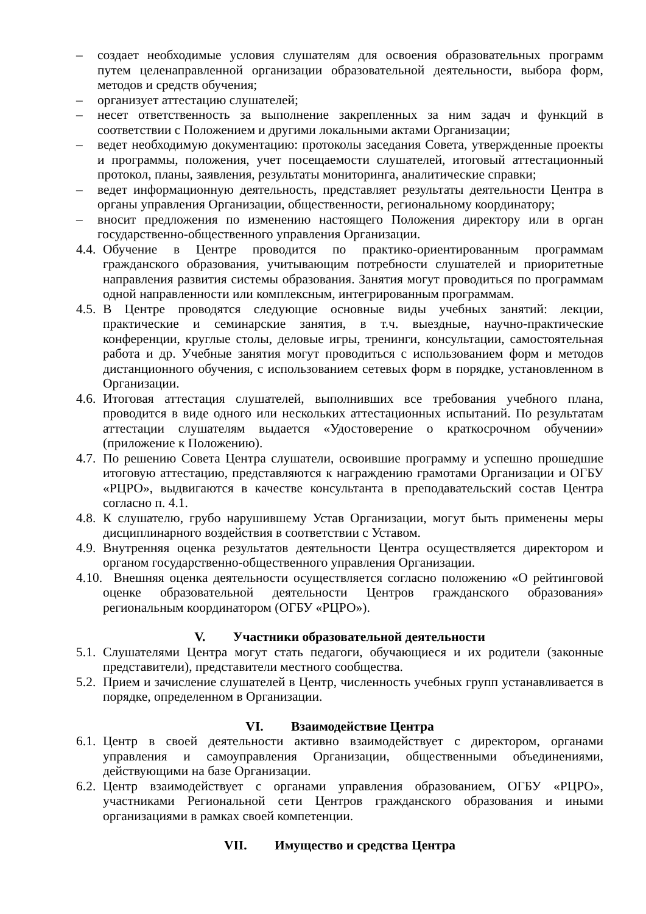– создает необходимые условия слушателям для освоения образовательных программ путем целенаправленной организации образовательной деятельности, выбора форм, методов и средств обучения;
– организует аттестацию слушателей;
– несет ответственность за выполнение закрепленных за ним задач и функций в соответствии с Положением и другими локальными актами Организации;
– ведет необходимую документацию: протоколы заседания Совета, утвержденные проекты и программы, положения, учет посещаемости слушателей, итоговый аттестационный протокол, планы, заявления, результаты мониторинга, аналитические справки;
– ведет информационную деятельность, представляет результаты деятельности Центра в органы управления Организации, общественности, региональному координатору;
– вносит предложения по изменению настоящего Положения директору или в орган государственно-общественного управления Организации.
4.4. Обучение в Центре проводится по практико-ориентированным программам гражданского образования, учитывающим потребности слушателей и приоритетные направления развития системы образования. Занятия могут проводиться по программам одной направленности или комплексным, интегрированным программам.
4.5. В Центре проводятся следующие основные виды учебных занятий: лекции, практические и семинарские занятия, в т.ч. выездные, научно-практические конференции, круглые столы, деловые игры, тренинги, консультации, самостоятельная работа и др. Учебные занятия могут проводиться с использованием форм и методов дистанционного обучения, с использованием сетевых форм в порядке, установленном в Организации.
4.6. Итоговая аттестация слушателей, выполнивших все требования учебного плана, проводится в виде одного или нескольких аттестационных испытаний. По результатам аттестации слушателям выдается «Удостоверение о краткосрочном обучении» (приложение к Положению).
4.7. По решению Совета Центра слушатели, освоившие программу и успешно прошедшие итоговую аттестацию, представляются к награждению грамотами Организации и ОГБУ «РЦРО», выдвигаются в качестве консультанта в преподавательский состав Центра согласно п. 4.1.
4.8. К слушателю, грубо нарушившему Устав Организации, могут быть применены меры дисциплинарного воздействия в соответствии с Уставом.
4.9. Внутренняя оценка результатов деятельности Центра осуществляется директором и органом государственно-общественного управления Организации.
4.10. Внешняя оценка деятельности осуществляется согласно положению «О рейтинговой оценке образовательной деятельности Центров гражданского образования» региональным координатором (ОГБУ «РЦРО»).
V. Участники образовательной деятельности
5.1. Слушателями Центра могут стать педагоги, обучающиеся и их родители (законные представители), представители местного сообщества.
5.2. Прием и зачисление слушателей в Центр, численность учебных групп устанавливается в порядке, определенном в Организации.
VI. Взаимодействие Центра
6.1. Центр в своей деятельности активно взаимодействует с директором, органами управления и самоуправления Организации, общественными объединениями, действующими на базе Организации.
6.2. Центр взаимодействует с органами управления образованием, ОГБУ «РЦРО», участниками Региональной сети Центров гражданского образования и иными организациями в рамках своей компетенции.
VII. Имущество и средства Центра